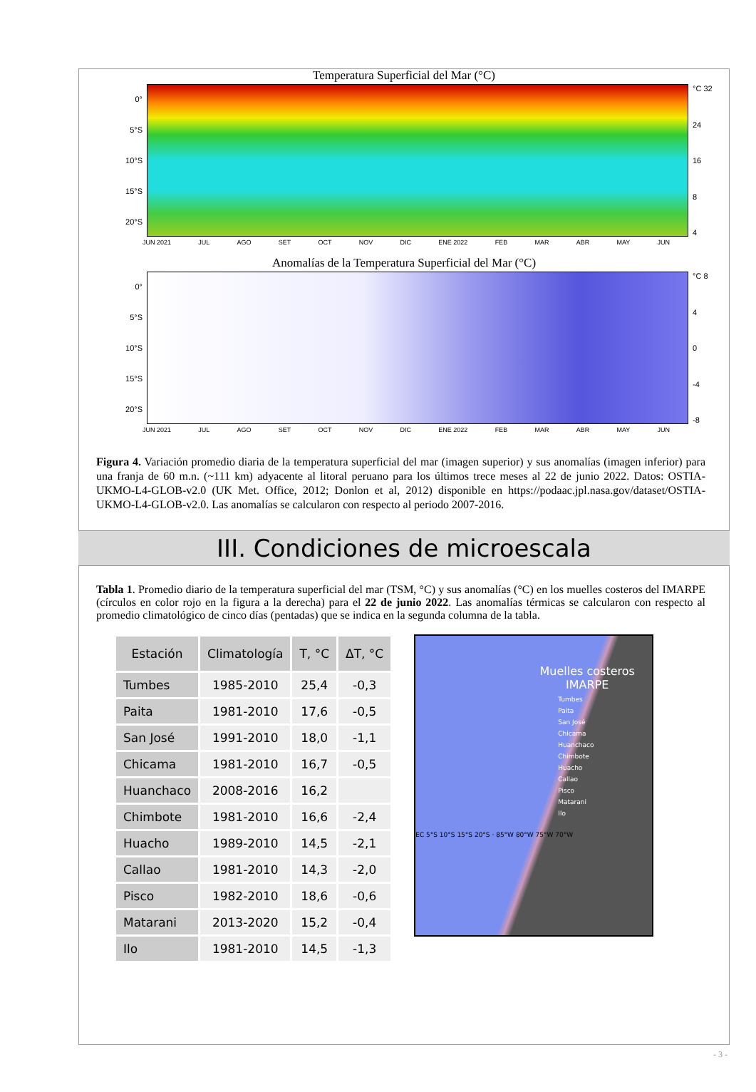Temperatura Superficial del Mar (°C)
0°
5°S
10°S
15°S
20°S
°C 32
24
16
8
4
JUN 2021 JUL AGO SET OCT NOV DIC ENE 2022 FEB MAR ABR MAY JUN
Anomalías de la Temperatura Superficial del Mar (°C)
0°
5°S
10°S
15°S
20°S
°C 8
4
0
-4
-8
JUN 2021 JUL AGO SET OCT NOV DIC ENE 2022 FEB MAR ABR MAY JUN
Figura 4. Variación promedio diaria de la temperatura superficial del mar (imagen superior) y sus anomalías (imagen inferior) para una franja de 60 m.n. (~111 km) adyacente al litoral peruano para los últimos trece meses al 22 de junio 2022. Datos: OSTIA-UKMO-L4-GLOB-v2.0 (UK Met. Office, 2012; Donlon et al, 2012) disponible en https://podaac.jpl.nasa.gov/dataset/OSTIA-UKMO-L4-GLOB-v2.0. Las anomalías se calcularon con respecto al periodo 2007-2016.
III. Condiciones de microescala
Tabla 1. Promedio diario de la temperatura superficial del mar (TSM, °C) y sus anomalías (°C) en los muelles costeros del IMARPE (círculos en color rojo en la figura a la derecha) para el 22 de junio 2022. Las anomalías térmicas se calcularon con respecto al promedio climatológico de cinco días (pentadas) que se indica en la segunda columna de la tabla.
| Estación | Climatología | T, °C | ΔT, °C |
| --- | --- | --- | --- |
| Tumbes | 1985-2010 | 25,4 | -0,3 |
| Paita | 1981-2010 | 17,6 | -0,5 |
| San José | 1991-2010 | 18,0 | -1,1 |
| Chicama | 1981-2010 | 16,7 | -0,5 |
| Huanchaco | 2008-2016 | 16,2 | |
| Chimbote | 1981-2010 | 16,6 | -2,4 |
| Huacho | 1989-2010 | 14,5 | -2,1 |
| Callao | 1981-2010 | 14,3 | -2,0 |
| Pisco | 1982-2010 | 18,6 | -0,6 |
| Matarani | 2013-2020 | 15,2 | -0,4 |
| Ilo | 1981-2010 | 14,5 | -1,3 |
Muelles costeros IMARPE
Tumbes
Paita
San José
Chicama
Huanchaco
Chimbote
Huacho
Callao
Pisco
Matarani
Ilo
EC 5°S 10°S 15°S 20°S · 85°W 80°W 75°W 70°W
- 3 -